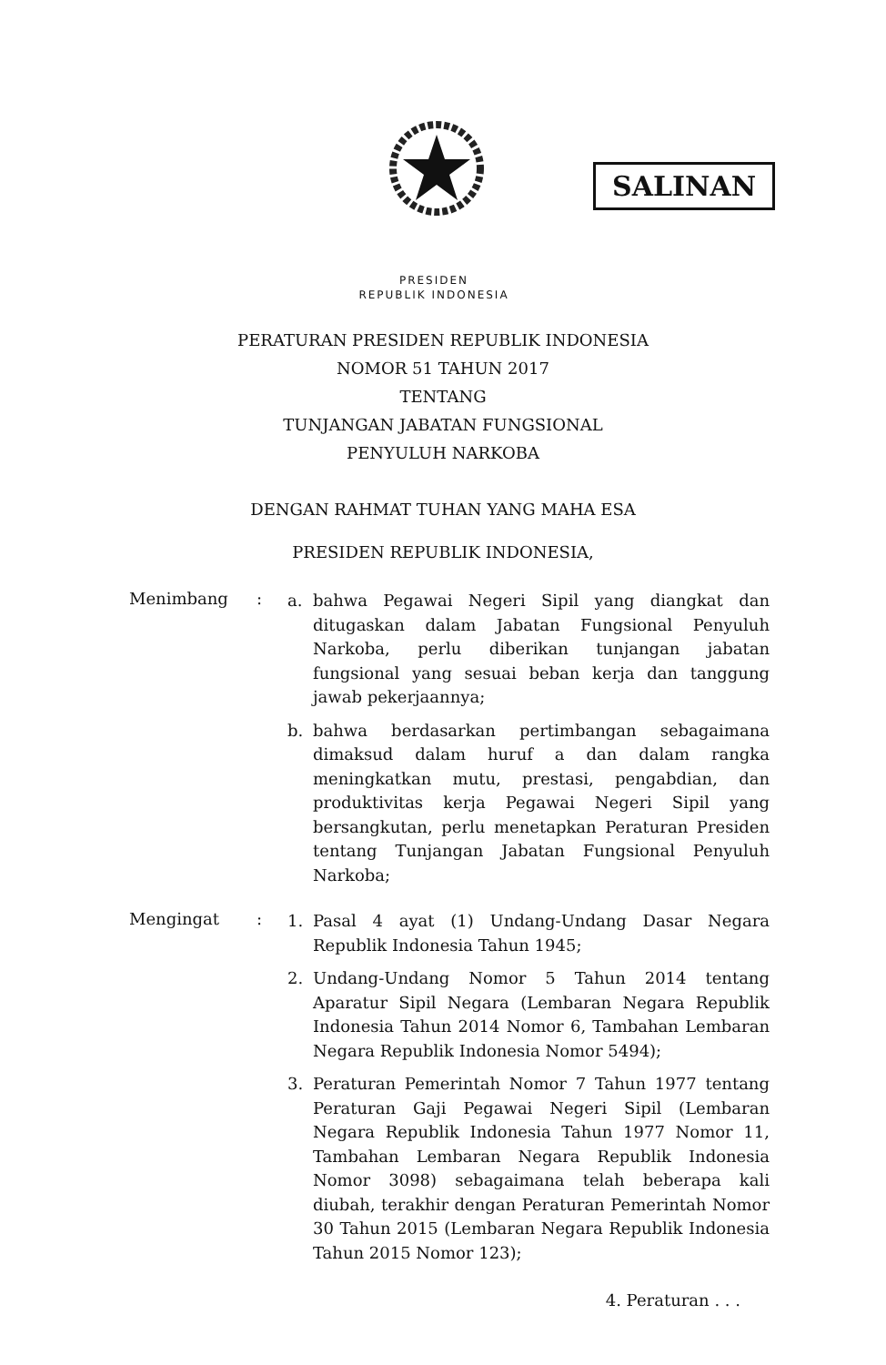SALINAN
PRESIDEN
REPUBLIK INDONESIA
PERATURAN PRESIDEN REPUBLIK INDONESIA
NOMOR 51 TAHUN 2017
TENTANG
TUNJANGAN JABATAN FUNGSIONAL
PENYULUH NARKOBA
DENGAN RAHMAT TUHAN YANG MAHA ESA
PRESIDEN REPUBLIK INDONESIA,
Menimbang :
a. bahwa Pegawai Negeri Sipil yang diangkat dan ditugaskan dalam Jabatan Fungsional Penyuluh Narkoba, perlu diberikan tunjangan jabatan fungsional yang sesuai beban kerja dan tanggung jawab pekerjaannya;
b. bahwa berdasarkan pertimbangan sebagaimana dimaksud dalam huruf a dan dalam rangka meningkatkan mutu, prestasi, pengabdian, dan produktivitas kerja Pegawai Negeri Sipil yang bersangkutan, perlu menetapkan Peraturan Presiden tentang Tunjangan Jabatan Fungsional Penyuluh Narkoba;
Mengingat :
1. Pasal 4 ayat (1) Undang-Undang Dasar Negara Republik Indonesia Tahun 1945;
2. Undang-Undang Nomor 5 Tahun 2014 tentang Aparatur Sipil Negara (Lembaran Negara Republik Indonesia Tahun 2014 Nomor 6, Tambahan Lembaran Negara Republik Indonesia Nomor 5494);
3. Peraturan Pemerintah Nomor 7 Tahun 1977 tentang Peraturan Gaji Pegawai Negeri Sipil (Lembaran Negara Republik Indonesia Tahun 1977 Nomor 11, Tambahan Lembaran Negara Republik Indonesia Nomor 3098) sebagaimana telah beberapa kali diubah, terakhir dengan Peraturan Pemerintah Nomor 30 Tahun 2015 (Lembaran Negara Republik Indonesia Tahun 2015 Nomor 123);
4. Peraturan . . .